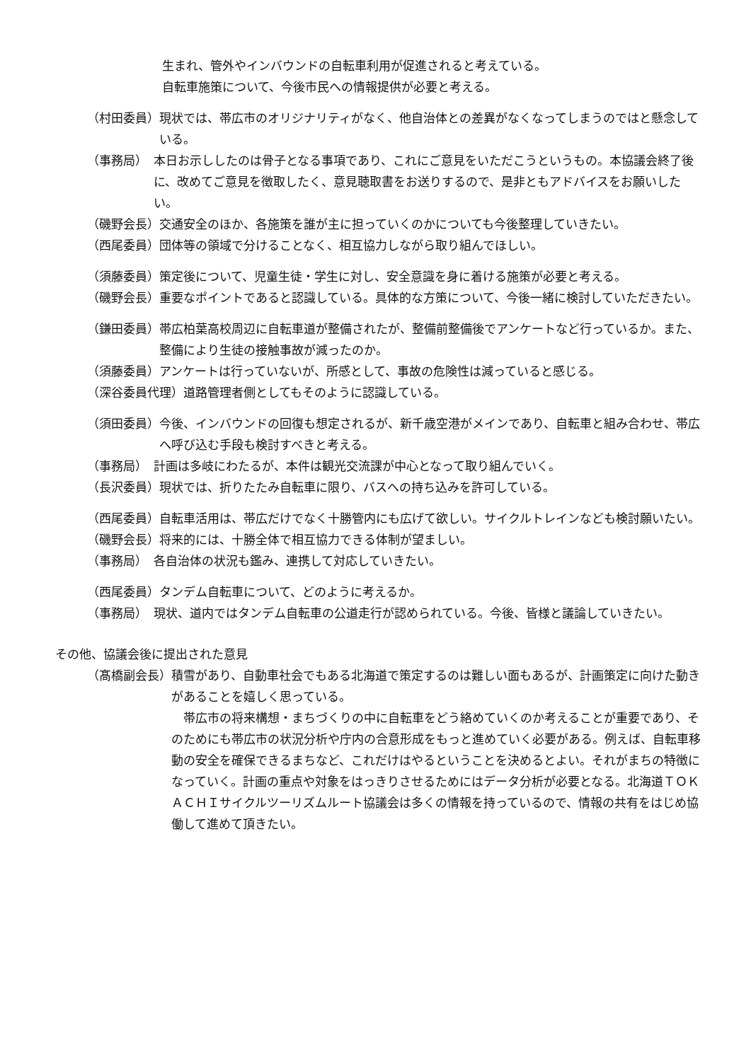生まれ、管外やインバウンドの自転車利用が促進されると考えている。
自転車施策について、今後市民への情報提供が必要と考える。
（村田委員） 現状では、帯広市のオリジナリティがなく、他自治体との差異がなくなってしまうのではと懸念している。
（事務局）　本日お示ししたのは骨子となる事項であり、これにご意見をいただこうというもの。本協議会終了後に、改めてご意見を徴取したく、意見聴取書をお送りするので、是非ともアドバイスをお願いしたい。
（磯野会長） 交通安全のほか、各施策を誰が主に担っていくのかについても今後整理していきたい。
（西尾委員） 団体等の領域で分けることなく、相互協力しながら取り組んでほしい。
（須藤委員） 策定後について、児童生徒・学生に対し、安全意識を身に着ける施策が必要と考える。
（磯野会長） 重要なポイントであると認識している。具体的な方策について、今後一緒に検討していただきたい。
（鎌田委員） 帯広柏葉高校周辺に自転車道が整備されたが、整備前整備後でアンケートなど行っているか。また、整備により生徒の接触事故が減ったのか。
（須藤委員） アンケートは行っていないが、所感として、事故の危険性は減っていると感じる。
（深谷委員代理） 道路管理者側としてもそのように認識している。
（須田委員） 今後、インバウンドの回復も想定されるが、新千歳空港がメインであり、自転車と組み合わせ、帯広へ呼び込む手段も検討すべきと考える。
（事務局）　計画は多岐にわたるが、本件は観光交流課が中心となって取り組んでいく。
（長沢委員） 現状では、折りたたみ自転車に限り、バスへの持ち込みを許可している。
（西尾委員） 自転車活用は、帯広だけでなく十勝管内にも広げて欲しい。サイクルトレインなども検討願いたい。
（磯野会長） 将来的には、十勝全体で相互協力できる体制が望ましい。
（事務局）　各自治体の状況も鑑み、連携して対応していきたい。
（西尾委員） タンデム自転車について、どのように考えるか。
（事務局）　現状、道内ではタンデム自転車の公道走行が認められている。今後、皆様と議論していきたい。
その他、協議会後に提出された意見
（髙橋副会長） 積雪があり、自動車社会でもある北海道で策定するのは難しい面もあるが、計画策定に向けた動きがあることを嬉しく思っている。
　帯広市の将来構想・まちづくりの中に自転車をどう絡めていくのか考えることが重要であり、そのためにも帯広市の状況分析や庁内の合意形成をもっと進めていく必要がある。例えば、自転車移動の安全を確保できるまちなど、これだけはやるということを決めるとよい。それがまちの特徴になっていく。計画の重点や対象をはっきりさせるためにはデータ分析が必要となる。北海道ＴＯＫＡＣＨＩサイクルツーリズムルート協議会は多くの情報を持っているので、情報の共有をはじめ協働して進めて頂きたい。